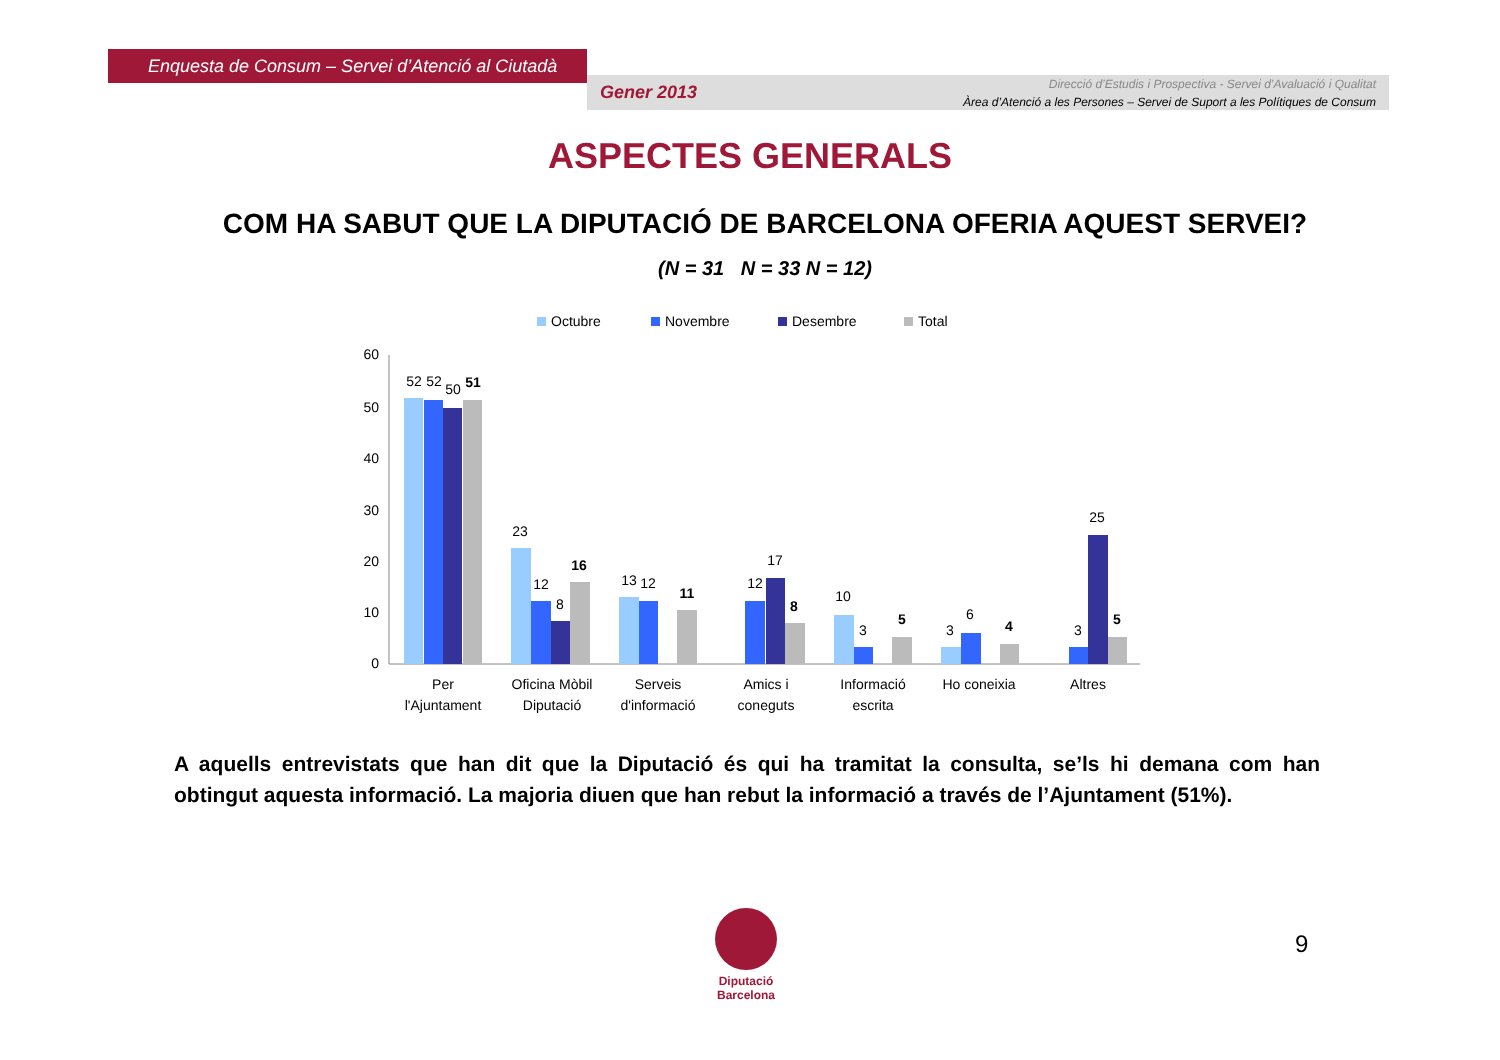Enquesta de Consum – Servei d’Atenció al Ciutadà
Gener 2013
Direcció d’Estudis i Prospectiva - Servei d’Avaluació i Qualitat
Àrea d’Atenció a les Persones – Servei de Suport a les Polítiques de Consum
ASPECTES GENERALS
COM HA SABUT QUE LA DIPUTACIÓ DE BARCELONA OFERIA AQUEST SERVEI?
(N = 31 N = 33 N = 12)
Octubre
Novembre
Desembre
Total
60
50
40
30
20
10
0
52
52
50
51
23
12
8
16
13
12
11
12
17
8
10
3
5
3
6
4
3
25
5
Per
l'Ajuntament
Oficina Mòbil
Diputació
Serveis
d'informació
Amics i
coneguts
Informació
escrita
Ho coneixia
Altres
A aquells entrevistats que han dit que la Diputació és qui ha tramitat la consulta, se’ls hi demana com han obtingut aquesta informació. La majoria diuen que han rebut la informació a través de l’Ajuntament (51%).
Diputació
Barcelona
9